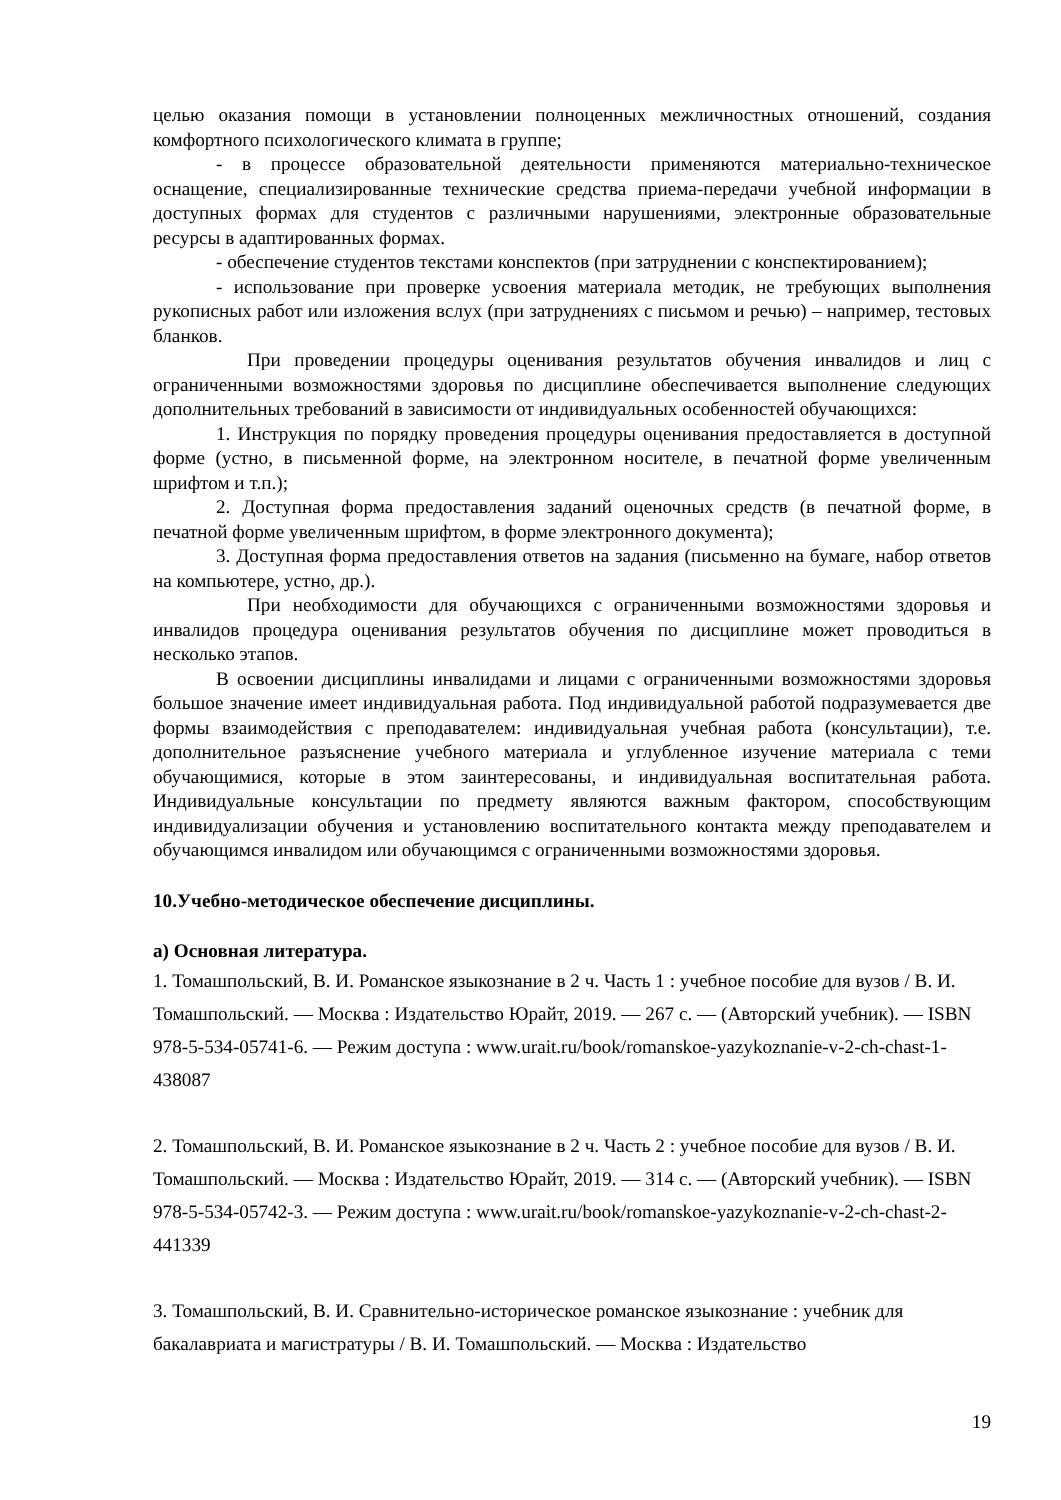целью оказания помощи в установлении полноценных межличностных отношений, создания комфортного психологического климата в группе;
- в процессе образовательной деятельности применяются материально-техническое оснащение, специализированные технические средства приема-передачи учебной информации в доступных формах для студентов с различными нарушениями, электронные образовательные ресурсы в адаптированных формах.
- обеспечение студентов текстами конспектов (при затруднении с конспектированием);
- использование при проверке усвоения материала методик, не требующих выполнения рукописных работ или изложения вслух (при затруднениях с письмом и речью) – например, тестовых бланков.
При проведении процедуры оценивания результатов обучения инвалидов и лиц с ограниченными возможностями здоровья по дисциплине обеспечивается выполнение следующих дополнительных требований в зависимости от индивидуальных особенностей обучающихся:
1. Инструкция по порядку проведения процедуры оценивания предоставляется в доступной форме (устно, в письменной форме, на электронном носителе, в печатной форме увеличенным шрифтом и т.п.);
2. Доступная форма предоставления заданий оценочных средств (в печатной форме, в печатной форме увеличенным шрифтом, в форме электронного документа);
3. Доступная форма предоставления ответов на задания (письменно на бумаге, набор ответов на компьютере, устно, др.).
При необходимости для обучающихся с ограниченными возможностями здоровья и инвалидов процедура оценивания результатов обучения по дисциплине может проводиться в несколько этапов.
В освоении дисциплины инвалидами и лицами с ограниченными возможностями здоровья большое значение имеет индивидуальная работа. Под индивидуальной работой подразумевается две формы взаимодействия с преподавателем: индивидуальная учебная работа (консультации), т.е. дополнительное разъяснение учебного материала и углубленное изучение материала с теми обучающимися, которые в этом заинтересованы, и индивидуальная воспитательная работа. Индивидуальные консультации по предмету являются важным фактором, способствующим индивидуализации обучения и установлению воспитательного контакта между преподавателем и обучающимся инвалидом или обучающимся с ограниченными возможностями здоровья.
10.Учебно-методическое обеспечение дисциплины.
а) Основная литература.
1. Томашпольский, В. И. Романское языкознание в 2 ч. Часть 1 : учебное пособие для вузов / В. И. Томашпольский. — Москва : Издательство Юрайт, 2019. — 267 с. — (Авторский учебник). — ISBN 978-5-534-05741-6. — Режим доступа : www.urait.ru/book/romanskoe-yazykoznanie-v-2-ch-chast-1-438087
2. Томашпольский, В. И. Романское языкознание в 2 ч. Часть 2 : учебное пособие для вузов / В. И. Томашпольский. — Москва : Издательство Юрайт, 2019. — 314 с. — (Авторский учебник). — ISBN 978-5-534-05742-3. — Режим доступа : www.urait.ru/book/romanskoe-yazykoznanie-v-2-ch-chast-2-441339
3. Томашпольский, В. И. Сравнительно-историческое романское языкознание : учебник для бакалавриата и магистратуры / В. И. Томашпольский. — Москва : Издательство
19